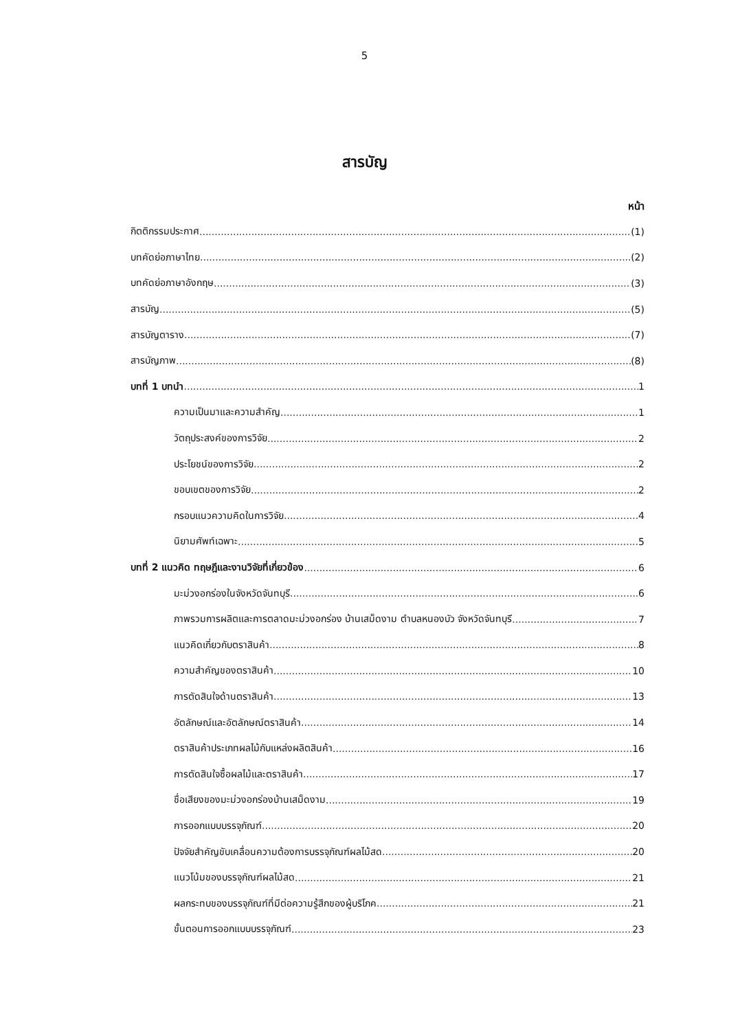5
สารบัญ
หน้า
กิตติกรรมประกาศ (1)
บทคัดย่อภาษาไทย (2)
บทคัดย่อภาษาอังกฤษ (3)
สารบัญ (5)
สารบัญตาราง (7)
สารบัญภาพ (8)
บทที่ 1 บทนำ 1
ความเป็นมาและความสำคัญ 1
วัตถุประสงค์ของการวิจัย 2
ประโยชน์ของการวิจัย 2
ขอบเขตของการวิจัย 2
กรอบแนวความคิดในการวิจัย 4
นิยามศัพท์เฉพาะ 5
บทที่ 2 แนวคิด ทฤษฎีและงานวิจัยที่เกี่ยวข้อง 6
มะม่วงอกร่องในจังหวัดจันทบุรี 6
ภาพรวมการผลิตและการตลาดมะม่วงอกร่อง บ้านเสม็ดงาม ตำบลหนองบัว จังหวัดจันทบุรี 7
แนวคิดเกี่ยวกับตราสินค้า 8
ความสำคัญของตราสินค้า 10
การตัดสินใจด้านตราสินค้า 13
อัตลักษณ์และอัตลักษณ์ตราสินค้า 14
ตราสินค้าประเภทผลไม้กับแหล่งผลิตสินค้า 16
การตัดสินใจซื้อผลไม้และตราสินค้า 17
ชื่อเสียงของมะม่วงอกร่องบ้านเสม็ดงาม 19
การออกแบบบรรจุภัณฑ์ 20
ปัจจัยสำคัญขับเคลื่อนความต้องการบรรจุภัณฑ์ผลไม้สด 20
แนวโน้มของบรรจุภัณฑ์ผลไม้สด 21
ผลกระทบของบรรจุภัณฑ์ที่มีต่อความรู้สึกของผู้บริโภค 21
ขั้นตอนการออกแบบบรรจุภัณฑ์ 23